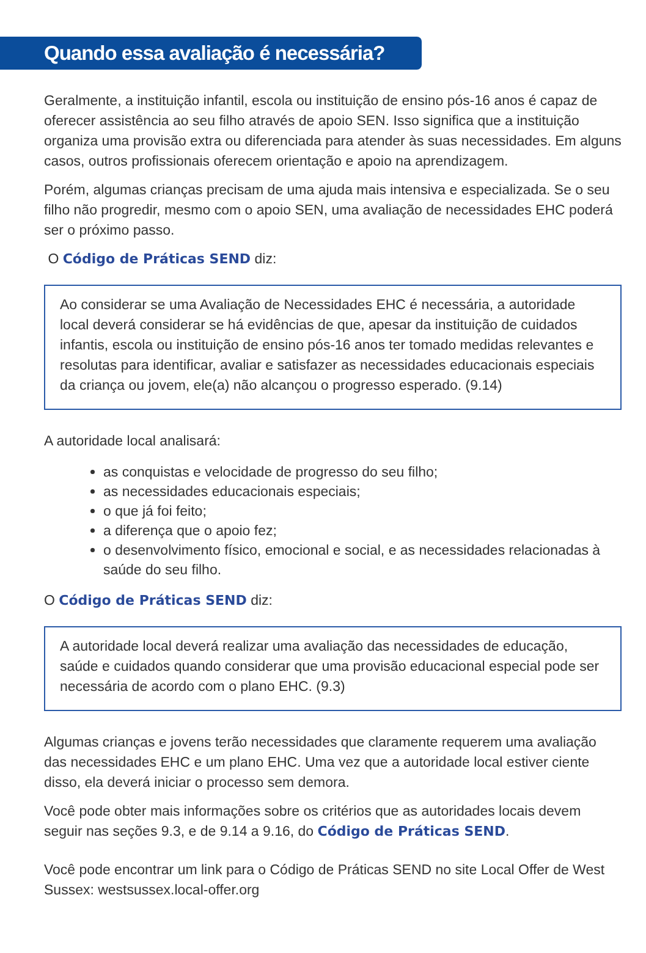Quando essa avaliação é necessária?
Geralmente, a instituição infantil, escola ou instituição de ensino pós-16 anos é capaz de oferecer assistência ao seu filho através de apoio SEN. Isso significa que a instituição organiza uma provisão extra ou diferenciada para atender às suas necessidades. Em alguns casos, outros profissionais oferecem orientação e apoio na aprendizagem.
Porém, algumas crianças precisam de uma ajuda mais intensiva e especializada. Se o seu filho não progredir, mesmo com o apoio SEN, uma avaliação de necessidades EHC poderá ser o próximo passo.
O Código de Práticas SEND diz:
Ao considerar se uma Avaliação de Necessidades EHC é necessária, a autoridade local deverá considerar se há evidências de que, apesar da instituição de cuidados infantis, escola ou instituição de ensino pós-16 anos ter tomado medidas relevantes e resolutas para identificar, avaliar e satisfazer as necessidades educacionais especiais da criança ou jovem, ele(a) não alcançou o progresso esperado. (9.14)
A autoridade local analisará:
as conquistas e velocidade de progresso do seu filho;
as necessidades educacionais especiais;
o que já foi feito;
a diferença que o apoio fez;
o desenvolvimento físico, emocional e social, e as necessidades relacionadas à saúde do seu filho.
O Código de Práticas SEND diz:
A autoridade local deverá realizar uma avaliação das necessidades de educação, saúde e cuidados quando considerar que uma provisão educacional especial pode ser necessária de acordo com o plano EHC. (9.3)
Algumas crianças e jovens terão necessidades que claramente requerem uma avaliação das necessidades EHC e um plano EHC. Uma vez que a autoridade local estiver ciente disso, ela deverá iniciar o processo sem demora.
Você pode obter mais informações sobre os critérios que as autoridades locais devem seguir nas seções 9.3, e de 9.14 a 9.16, do Código de Práticas SEND.
Você pode encontrar um link para o Código de Práticas SEND no site Local Offer de West Sussex: westsussex.local-offer.org